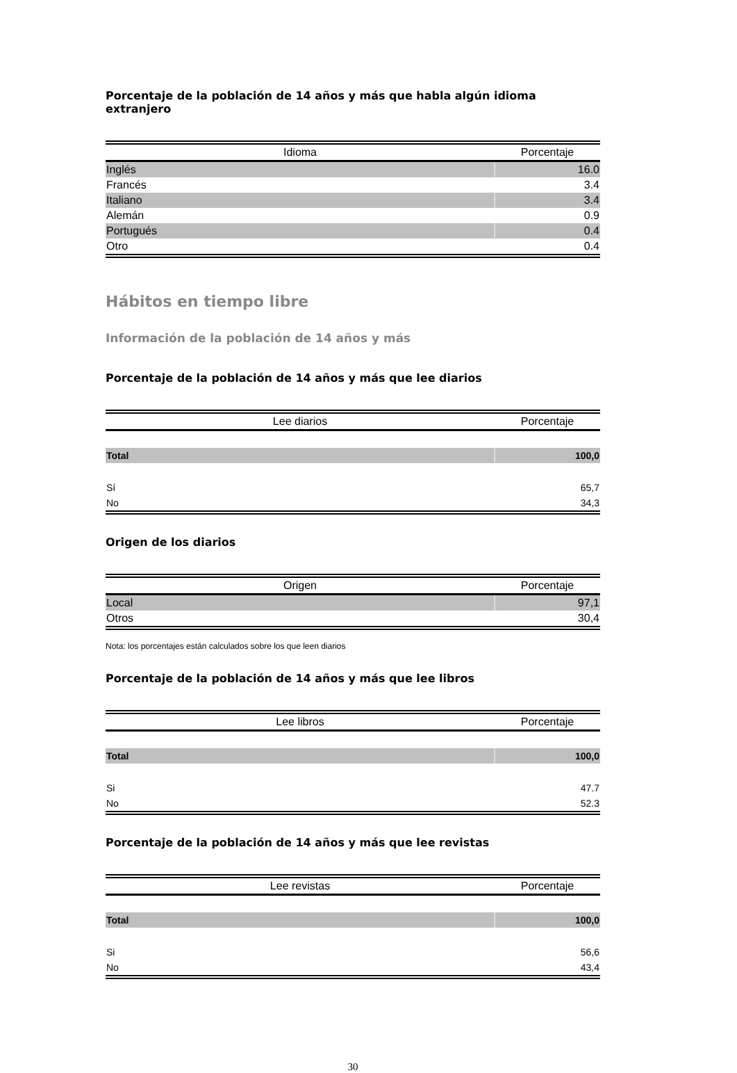Porcentaje de la población de 14 años y más que habla algún idioma extranjero
| Idioma | Porcentaje |
| --- | --- |
| Inglés | 16.0 |
| Francés | 3.4 |
| Italiano | 3.4 |
| Alemán | 0.9 |
| Portugués | 0.4 |
| Otro | 0.4 |
Hábitos en tiempo libre
Información de la población de 14 años y más
Porcentaje de la población de 14 años y más que lee diarios
| Lee diarios | Porcentaje |
| --- | --- |
| Total | 100,0 |
| Sí | 65,7 |
| No | 34,3 |
Origen de los diarios
| Origen | Porcentaje |
| --- | --- |
| Local | 97,1 |
| Otros | 30,4 |
Nota: los porcentajes están calculados sobre los que leen diarios
Porcentaje de la población de 14 años y más que lee libros
| Lee libros | Porcentaje |
| --- | --- |
| Total | 100,0 |
| Si | 47.7 |
| No | 52.3 |
Porcentaje de la población de 14 años y más que lee revistas
| Lee revistas | Porcentaje |
| --- | --- |
| Total | 100,0 |
| Si | 56,6 |
| No | 43,4 |
30